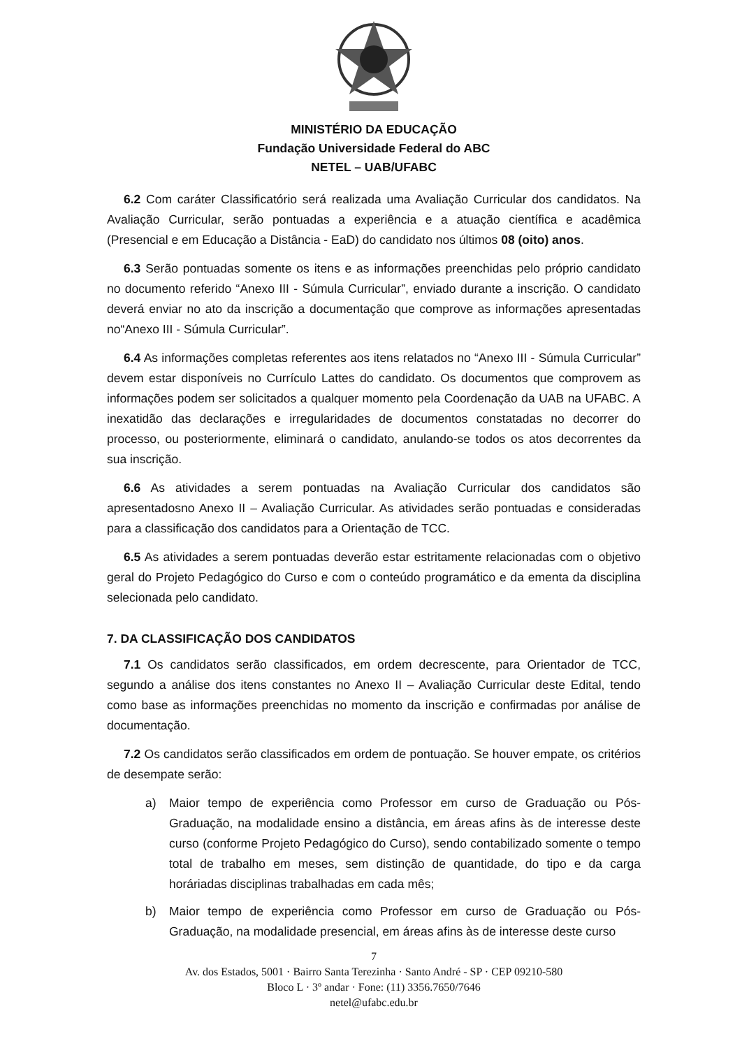MINISTÉRIO DA EDUCAÇÃO
Fundação Universidade Federal do ABC
NETEL – UAB/UFABC
6.2 Com caráter Classificatório será realizada uma Avaliação Curricular dos candidatos. Na Avaliação Curricular, serão pontuadas a experiência e a atuação científica e acadêmica (Presencial e em Educação a Distância - EaD) do candidato nos últimos 08 (oito) anos.
6.3 Serão pontuadas somente os itens e as informações preenchidas pelo próprio candidato no documento referido “Anexo III - Súmula Curricular”, enviado durante a inscrição. O candidato deverá enviar no ato da inscrição a documentação que comprove as informações apresentadas no“Anexo III - Súmula Curricular”.
6.4 As informações completas referentes aos itens relatados no “Anexo III - Súmula Curricular” devem estar disponíveis no Currículo Lattes do candidato. Os documentos que comprovem as informações podem ser solicitados a qualquer momento pela Coordenação da UAB na UFABC. A inexatidão das declarações e irregularidades de documentos constatadas no decorrer do processo, ou posteriormente, eliminará o candidato, anulando-se todos os atos decorrentes da sua inscrição.
6.6 As atividades a serem pontuadas na Avaliação Curricular dos candidatos são apresentadosno Anexo II – Avaliação Curricular. As atividades serão pontuadas e consideradas para a classificação dos candidatos para a Orientação de TCC.
6.5 As atividades a serem pontuadas deverão estar estritamente relacionadas com o objetivo geral do Projeto Pedagógico do Curso e com o conteúdo programático e da ementa da disciplina selecionada pelo candidato.
7. DA CLASSIFICAÇÃO DOS CANDIDATOS
7.1 Os candidatos serão classificados, em ordem decrescente, para Orientador de TCC, segundo a análise dos itens constantes no Anexo II – Avaliação Curricular deste Edital, tendo como base as informações preenchidas no momento da inscrição e confirmadas por análise de documentação.
7.2 Os candidatos serão classificados em ordem de pontuação. Se houver empate, os critérios de desempate serão:
a) Maior tempo de experiência como Professor em curso de Graduação ou Pós-Graduação, na modalidade ensino a distância, em áreas afins às de interesse deste curso (conforme Projeto Pedagógico do Curso), sendo contabilizado somente o tempo total de trabalho em meses, sem distinção de quantidade, do tipo e da carga horáriadas disciplinas trabalhadas em cada mês;
b) Maior tempo de experiência como Professor em curso de Graduação ou Pós-Graduação, na modalidade presencial, em áreas afins às de interesse deste curso
7
Av. dos Estados, 5001 · Bairro Santa Terezinha · Santo André - SP · CEP 09210-580
Bloco L · 3º andar · Fone: (11) 3356.7650/7646
netel@ufabc.edu.br